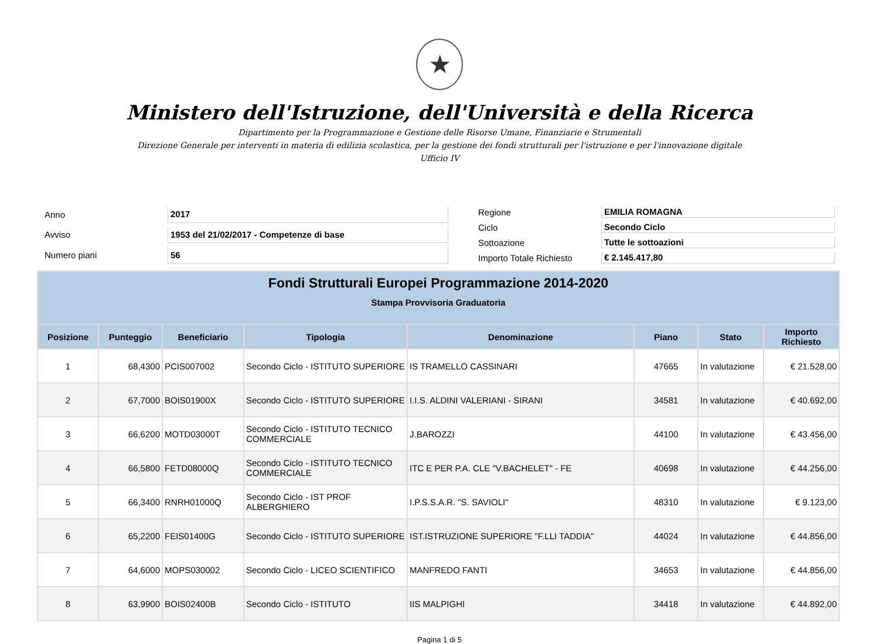★
Ministero dell'Istruzione, dell'Università e della Ricerca
Dipartimento per la Programmazione e Gestione delle Risorse Umane, Finanziarie e Strumentali
Direzione Generale per interventi in materia di edilizia scolastica, per la gestione dei fondi strutturali per l'istruzione e per l'innovazione digitale
Ufficio IV
| Anno | 2017 |
| Avviso | 1953 del 21/02/2017 - Competenze di base |
| Numero piani | 56 |
| Regione | EMILIA ROMAGNA |
| Ciclo | Secondo Ciclo |
| Sottoazione | Tutte le sottoazioni |
| Importo Totale Richiesto | € 2.145.417,80 |
| Fondi Strutturali Europei Programmazione 2014-2020 Stampa Provvisoria Graduatoria | | | | | | | |
| --- | --- | --- | --- | --- | --- | --- | --- |
| Posizione | Punteggio | Beneficiario | Tipologia | Denominazione | Piano | Stato | Importo Richiesto |
| 1 | 68,4300 | PCIS007002 | Secondo Ciclo - ISTITUTO SUPERIORE | IS TRAMELLO CASSINARI | 47665 | In valutazione | € 21.528,00 |
| 2 | 67,7000 | BOIS01900X | Secondo Ciclo - ISTITUTO SUPERIORE | I.I.S. ALDINI VALERIANI - SIRANI | 34581 | In valutazione | € 40.692,00 |
| 3 | 66,6200 | MOTD03000T | Secondo Ciclo - ISTITUTO TECNICO COMMERCIALE | J.BAROZZI | 44100 | In valutazione | € 43.456,00 |
| 4 | 66,5800 | FETD08000Q | Secondo Ciclo - ISTITUTO TECNICO COMMERCIALE | ITC E PER P.A. CLE "V.BACHELET" - FE | 40698 | In valutazione | € 44.256,00 |
| 5 | 66,3400 | RNRH01000Q | Secondo Ciclo - IST PROF ALBERGHIERO | I.P.S.S.A.R. "S. SAVIOLI" | 48310 | In valutazione | € 9.123,00 |
| 6 | 65,2200 | FEIS01400G | Secondo Ciclo - ISTITUTO SUPERIORE | IST.ISTRUZIONE SUPERIORE "F.LLI TADDIA" | 44024 | In valutazione | € 44.856,00 |
| 7 | 64,6000 | MOPS030002 | Secondo Ciclo - LICEO SCIENTIFICO | MANFREDO FANTI | 34653 | In valutazione | € 44.856,00 |
| 8 | 63,9900 | BOIS02400B | Secondo Ciclo - ISTITUTO | IIS MALPIGHI | 34418 | In valutazione | € 44.892,00 |
Pagina 1 di 5